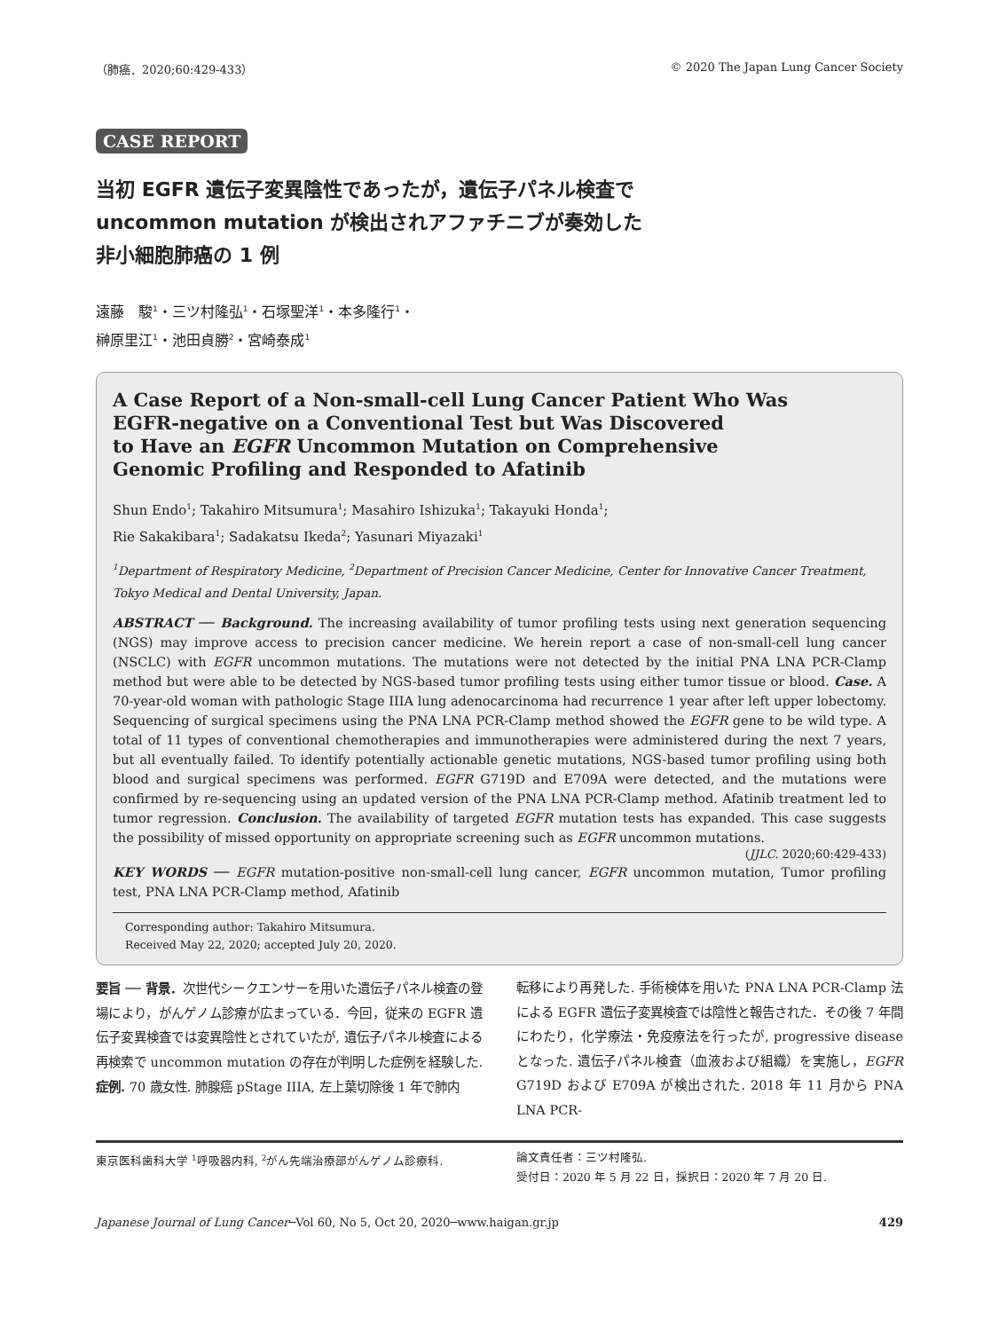（肺癌．2020;60:429-433） © 2020 The Japan Lung Cancer Society
CASE REPORT
当初 EGFR 遺伝子変異陰性であったが，遺伝子パネル検査で
uncommon mutation が検出されアファチニブが奏効した
非小細胞肺癌の 1 例
遠藤　駿<sup>1</sup>・三ツ村隆弘<sup>1</sup>・石塚聖洋<sup>1</sup>・本多隆行<sup>1</sup>・
榊原里江<sup>1</sup>・池田貞勝<sup>2</sup>・宮崎泰成<sup>1</sup>
A Case Report of a Non-small-cell Lung Cancer Patient Who Was
EGFR-negative on a Conventional Test but Was Discovered
to Have an EGFR Uncommon Mutation on Comprehensive
Genomic Profiling and Responded to Afatinib
Shun Endo<sup>1</sup>; Takahiro Mitsumura<sup>1</sup>; Masahiro Ishizuka<sup>1</sup>; Takayuki Honda<sup>1</sup>;
Rie Sakakibara<sup>1</sup>; Sadakatsu Ikeda<sup>2</sup>; Yasunari Miyazaki<sup>1</sup>
<sup>1</sup> Department of Respiratory Medicine, <sup>2</sup>Department of Precision Cancer Medicine, Center for Innovative Cancer Treatment, Tokyo Medical and Dental University, Japan.
ABSTRACT ── Background. The increasing availability of tumor profiling tests using next generation sequencing (NGS) may improve access to precision cancer medicine. We herein report a case of non-small-cell lung cancer (NSCLC) with EGFR uncommon mutations. The mutations were not detected by the initial PNA LNA PCR-Clamp method but were able to be detected by NGS-based tumor profiling tests using either tumor tissue or blood. Case. A 70-year-old woman with pathologic Stage IIIA lung adenocarcinoma had recurrence 1 year after left upper lobectomy. Sequencing of surgical specimens using the PNA LNA PCR-Clamp method showed the EGFR gene to be wild type. A total of 11 types of conventional chemotherapies and immunotherapies were administered during the next 7 years, but all eventually failed. To identify potentially actionable genetic mutations, NGS-based tumor profiling using both blood and surgical specimens was performed. EGFR G719D and E709A were detected, and the mutations were confirmed by re-sequencing using an updated version of the PNA LNA PCR-Clamp method. Afatinib treatment led to tumor regression. Conclusion. The availability of targeted EGFR mutation tests has expanded. This case suggests the possibility of missed opportunity on appropriate screening such as EGFR uncommon mutations.
(JJLC. 2020;60:429-433)
KEY WORDS ── EGFR mutation-positive non-small-cell lung cancer, EGFR uncommon mutation, Tumor profiling test, PNA LNA PCR-Clamp method, Afatinib
Corresponding author: Takahiro Mitsumura.
Received May 22, 2020; accepted July 20, 2020.
要旨 ── 背景．次世代シークエンサーを用いた遺伝子パネル検査の登場により，がんゲノム診療が広まっている．今回，従来の EGFR 遺伝子変異検査では変異陰性とされていたが, 遺伝子パネル検査による再検索で uncommon mutation の存在が判明した症例を経験した. 症例. 70 歳女性. 肺腺癌 pStage IIIA, 左上葉切除後 1 年で肺内
転移により再発した. 手術検体を用いた PNA LNA PCR-Clamp 法による EGFR 遺伝子変異検査では陰性と報告された．その後 7 年間にわたり，化学療法・免疫療法を行ったが, progressive disease となった. 遺伝子パネル検査（血液および組織）を実施し，EGFR G719D および E709A が検出された. 2018 年 11 月から PNA LNA PCR-
東京医科歯科大学 <sup>1</sup>呼吸器内科, <sup>2</sup>がん先端治療部がんゲノム診療科.
論文責任者：三ツ村隆弘.
受付日：2020 年 5 月 22 日，採択日：2020 年 7 月 20 日.
Japanese Journal of Lung Cancer─Vol 60, No 5, Oct 20, 2020─www.haigan.gr.jp 429